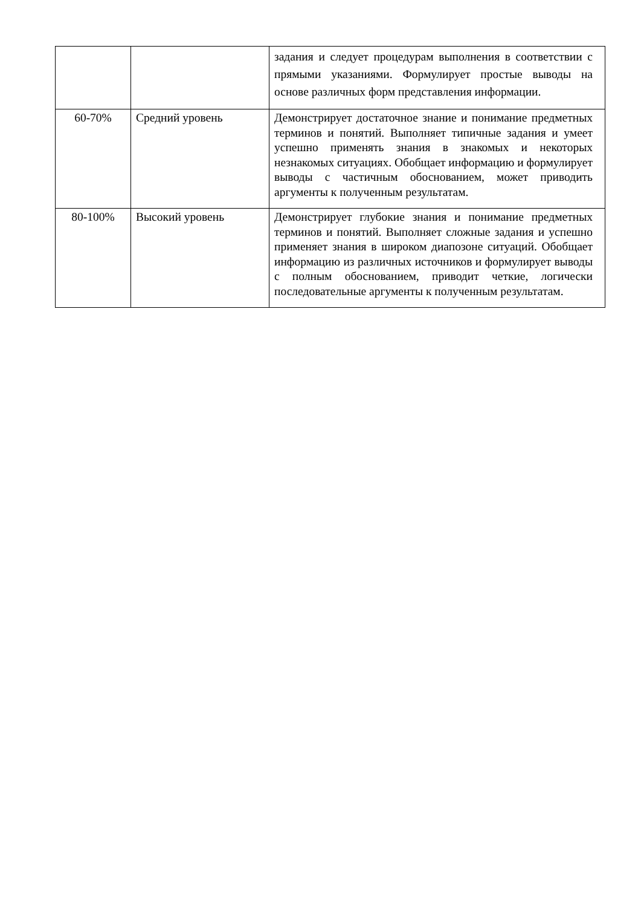| | | задания и следует процедурам выполнения в соответствии с прямыми указаниями. Формулирует простые выводы на основе различных форм представления информации. |
| 60-70% | Средний уровень | Демонстрирует достаточное знание и понимание предметных терминов и понятий. Выполняет типичные задания и умеет успешно применять знания в знакомых и некоторых незнакомых ситуациях. Обобщает информацию и формулирует выводы с частичным обоснованием, может приводить аргументы к полученным результатам. |
| 80-100% | Высокий уровень | Демонстрирует глубокие знания и понимание предметных терминов и понятий. Выполняет сложные задания и успешно применяет знания в широком диапозоне ситуаций. Обобщает информацию из различных источников и формулирует выводы с полным обоснованием, приводит четкие, логически последовательные аргументы к полученным результатам. |